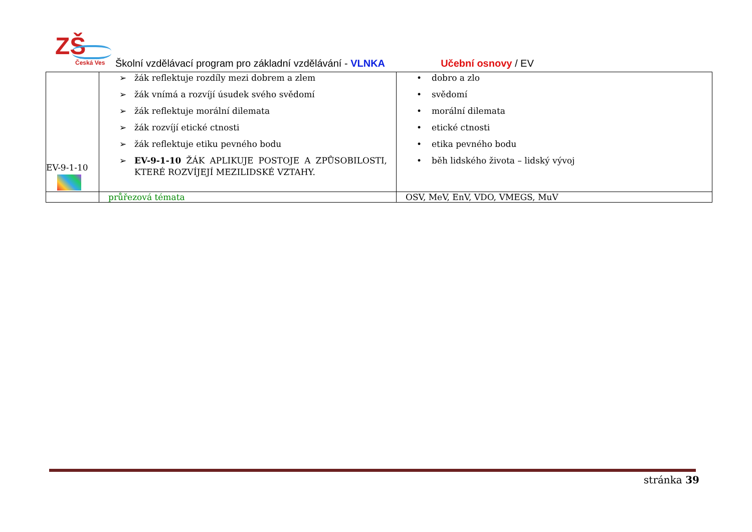ZŠ
Česká Ves
Školní vzdělávací program pro základní vzdělávání - VLNKA Učební osnovy / EV
| EV-9-1-10 | ➢ žák reflektuje rozdíly mezi dobrem a zlem ➢ žák vnímá a rozvíjí úsudek svého svědomí ➢ žák reflektuje morální dilemata ➢ žák rozvíjí etické ctnosti ➢ žák reflektuje etiku pevného bodu ➢ EV-9-1-10 ŽÁK APLIKUJE POSTOJE A ZPŮSOBILOSTI, KTERÉ ROZVÍJEJÍ MEZILIDSKÉ VZTAHY. | • dobro a zlo • svědomí • morální dilemata • etické ctnosti • etika pevného bodu • běh lidského života – lidský vývoj |
| | průřezová témata | OSV, MeV, EnV, VDO, VMEGS, MuV |
stránka 39